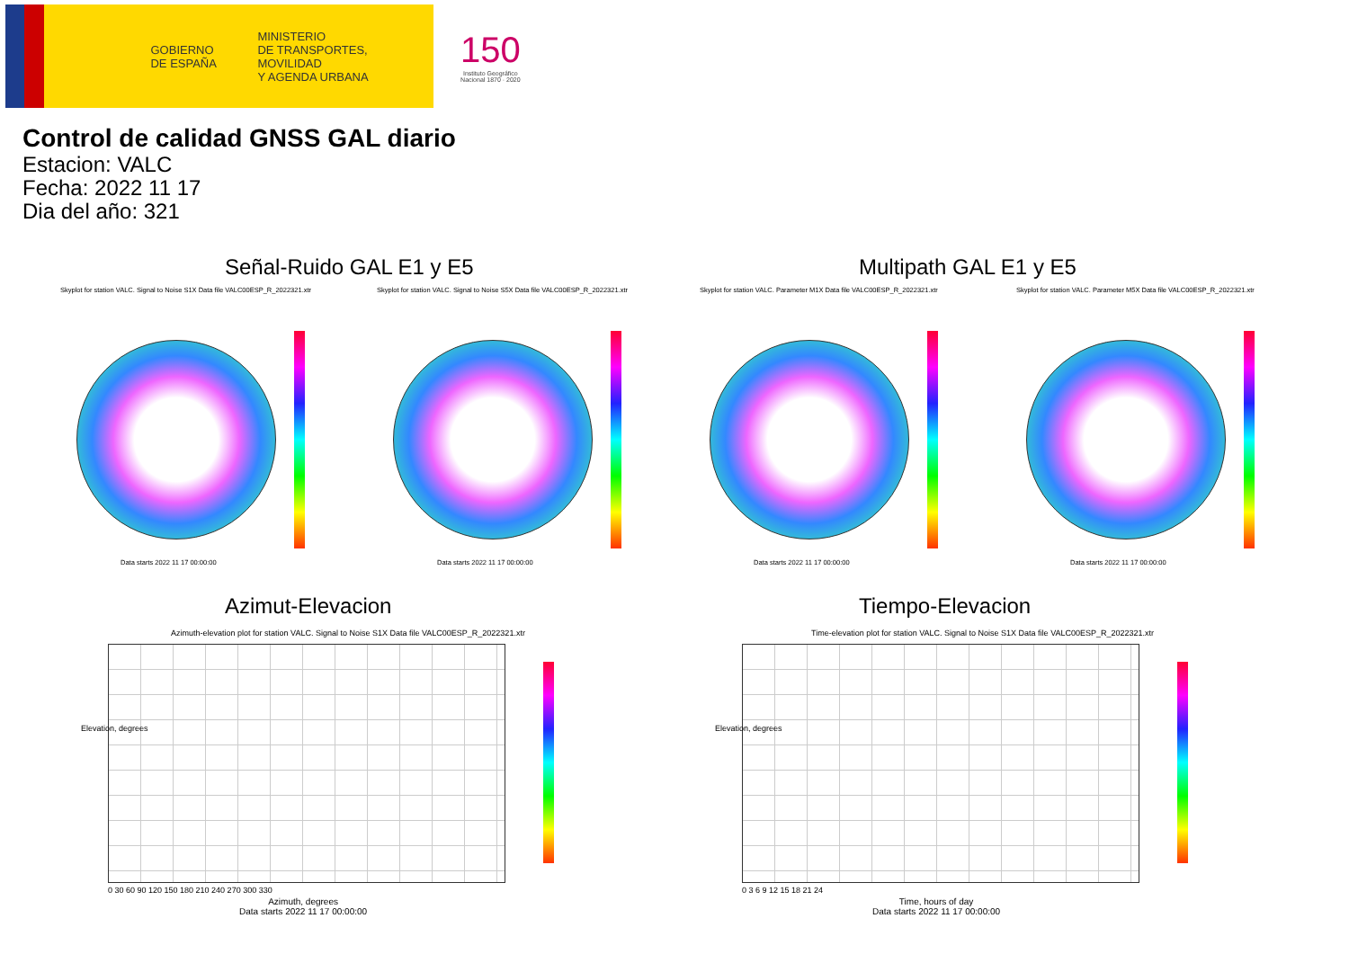GOBIERNO
DE ESPAÑA
MINISTERIO
DE TRANSPORTES, MOVILIDAD
Y AGENDA URBANA
150
Instituto Geográfico
Nacional 1870 · 2020
Control de calidad GNSS GAL diario
Estacion: VALC
Fecha: 2022 11 17
Dia del año: 321
Señal-Ruido GAL E1 y E5 Multipath GAL E1 y E5
Skyplot for station VALC. Signal to Noise S1X Data file VALC00ESP_R_2022321.xtr
Skyplot for station VALC. Signal to Noise S5X Data file VALC00ESP_R_2022321.xtr
Skyplot for station VALC. Parameter M1X Data file VALC00ESP_R_2022321.xtr
Skyplot for station VALC. Parameter M5X Data file VALC00ESP_R_2022321.xtr
Data starts 2022 11 17 00:00:00
Data starts 2022 11 17 00:00:00
Data starts 2022 11 17 00:00:00
Data starts 2022 11 17 00:00:00
Azimut-Elevacion Tiempo-Elevacion
Azimuth-elevation plot for station VALC. Signal to Noise S1X Data file VALC00ESP_R_2022321.xtr
Time-elevation plot for station VALC. Signal to Noise S1X Data file VALC00ESP_R_2022321.xtr
0 30 60 90 120 150 180 210 240 270 300 330
0 3 6 9 12 15 18 21 24
Azimuth, degrees
Data starts 2022 11 17 00:00:00
Time, hours of day
Data starts 2022 11 17 00:00:00
Elevation, degrees Elevation, degrees